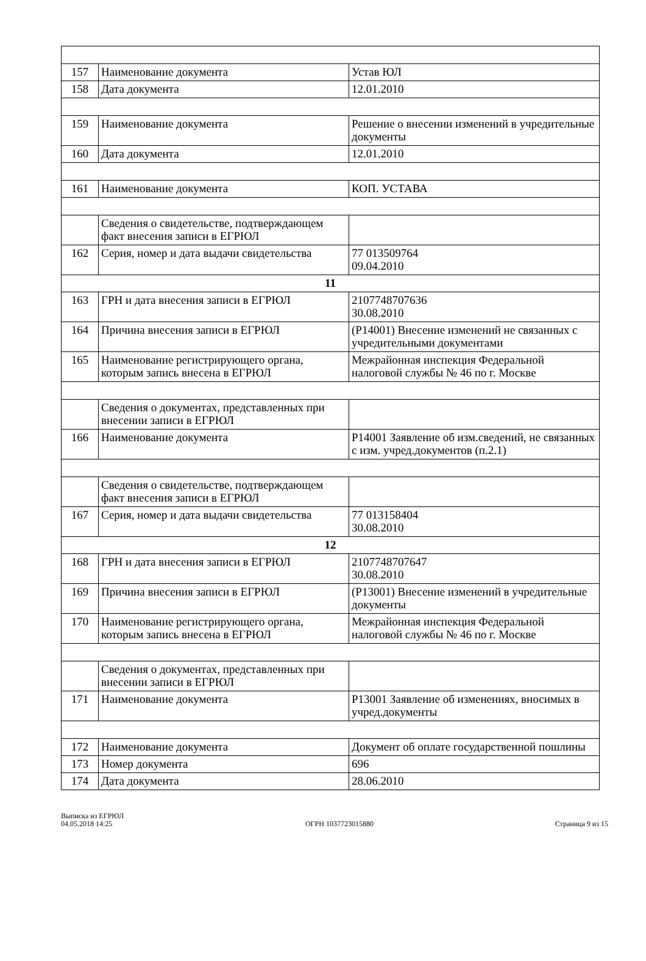| 157 | Наименование документа | Устав ЮЛ |
| 158 | Дата документа | 12.01.2010 |
| 159 | Наименование документа | Решение о внесении изменений в учредительные документы |
| 160 | Дата документа | 12.01.2010 |
| 161 | Наименование документа | КОП. УСТАВА |
| | Сведения о свидетельстве, подтверждающем факт внесения записи в ЕГРЮЛ | |
| 162 | Серия, номер и дата выдачи свидетельства | 77 013509764 09.04.2010 |
| 11 | | |
| 163 | ГРН и дата внесения записи в ЕГРЮЛ | 2107748707636 30.08.2010 |
| 164 | Причина внесения записи в ЕГРЮЛ | (Р14001) Внесение изменений не связанных с учредительными документами |
| 165 | Наименование регистрирующего органа, которым запись внесена в ЕГРЮЛ | Межрайонная инспекция Федеральной налоговой службы № 46 по г. Москве |
| | Сведения о документах, представленных при внесении записи в ЕГРЮЛ | |
| 166 | Наименование документа | Р14001 Заявление об изм.сведений, не связанных с изм. учред.документов (п.2.1) |
| | Сведения о свидетельстве, подтверждающем факт внесения записи в ЕГРЮЛ | |
| 167 | Серия, номер и дата выдачи свидетельства | 77 013158404 30.08.2010 |
| 12 | | |
| 168 | ГРН и дата внесения записи в ЕГРЮЛ | 2107748707647 30.08.2010 |
| 169 | Причина внесения записи в ЕГРЮЛ | (Р13001) Внесение изменений в учредительные документы |
| 170 | Наименование регистрирующего органа, которым запись внесена в ЕГРЮЛ | Межрайонная инспекция Федеральной налоговой службы № 46 по г. Москве |
| | Сведения о документах, представленных при внесении записи в ЕГРЮЛ | |
| 171 | Наименование документа | Р13001 Заявление об изменениях, вносимых в учред.документы |
| 172 | Наименование документа | Документ об оплате государственной пошлины |
| 173 | Номер документа | 696 |
| 174 | Дата документа | 28.06.2010 |
Выписка из ЕГРЮЛ
04.05.2018 14:25
ОГРН 1037723015880
Страница 9 из 15